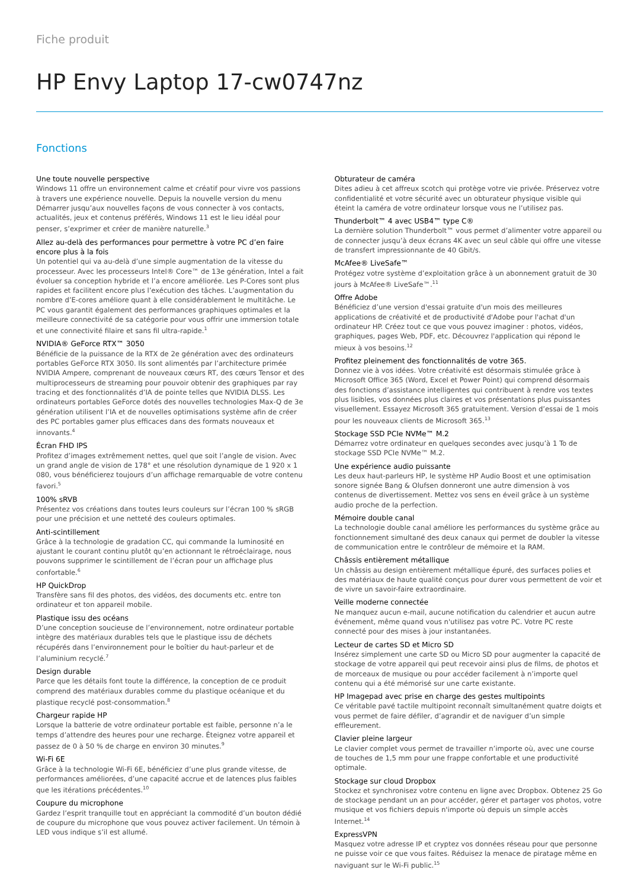Fiche produit
HP Envy Laptop 17-cw0747nz
Fonctions
Une toute nouvelle perspective
Windows 11 offre un environnement calme et créatif pour vivre vos passions à travers une expérience nouvelle. Depuis la nouvelle version du menu Démarrer jusqu’aux nouvelles façons de vous connecter à vos contacts, actualités, jeux et contenus préférés, Windows 11 est le lieu idéal pour penser, s’exprimer et créer de manière naturelle.<sup>3</sup>
Allez au-delà des performances pour permettre à votre PC d’en faire encore plus à la fois
Un potentiel qui va au-delà d’une simple augmentation de la vitesse du processeur. Avec les processeurs Intel® Core™ de 13e génération, Intel a fait évoluer sa conception hybride et l’a encore améliorée. Les P-Cores sont plus rapides et facilitent encore plus l’exécution des tâches. L’augmentation du nombre d’E-cores améliore quant à elle considérablement le multitâche. Le PC vous garantit également des performances graphiques optimales et la meilleure connectivité de sa catégorie pour vous offrir une immersion totale et une connectivité filaire et sans fil ultra-rapide.<sup>1</sup>
NVIDIA® GeForce RTX™ 3050
Bénéficie de la puissance de la RTX de 2e génération avec des ordinateurs portables GeForce RTX 3050. Ils sont alimentés par l’architecture primée NVIDIA Ampere, comprenant de nouveaux cœurs RT, des cœurs Tensor et des multiprocesseurs de streaming pour pouvoir obtenir des graphiques par ray tracing et des fonctionnalités d’IA de pointe telles que NVIDIA DLSS. Les ordinateurs portables GeForce dotés des nouvelles technologies Max-Q de 3e génération utilisent l’IA et de nouvelles optimisations système afin de créer des PC portables gamer plus efficaces dans des formats nouveaux et innovants.<sup>4</sup>
Écran FHD IPS
Profitez d’images extrêmement nettes, quel que soit l’angle de vision. Avec un grand angle de vision de 178° et une résolution dynamique de 1 920 x 1 080, vous bénéficierez toujours d’un affichage remarquable de votre contenu favori.<sup>5</sup>
100% sRVB
Présentez vos créations dans toutes leurs couleurs sur l’écran 100 % sRGB pour une précision et une netteté des couleurs optimales.
Anti-scintillement
Grâce à la technologie de gradation CC, qui commande la luminosité en ajustant le courant continu plutôt qu’en actionnant le rétroéclairage, nous pouvons supprimer le scintillement de l’écran pour un affichage plus confortable.<sup>6</sup>
HP QuickDrop
Transfère sans fil des photos, des vidéos, des documents etc. entre ton ordinateur et ton appareil mobile.
Plastique issu des océans
D’une conception soucieuse de l’environnement, notre ordinateur portable intègre des matériaux durables tels que le plastique issu de déchets récupérés dans l’environnement pour le boîtier du haut-parleur et de l’aluminium recyclé.<sup>7</sup>
Design durable
Parce que les détails font toute la différence, la conception de ce produit comprend des matériaux durables comme du plastique océanique et du plastique recyclé post-consommation.<sup>8</sup>
Chargeur rapide HP
Lorsque la batterie de votre ordinateur portable est faible, personne n’a le temps d’attendre des heures pour une recharge. Éteignez votre appareil et passez de 0 à 50 % de charge en environ 30 minutes.<sup>9</sup>
Wi-Fi 6E
Grâce à la technologie Wi-Fi 6E, bénéficiez d’une plus grande vitesse, de performances améliorées, d’une capacité accrue et de latences plus faibles que les itérations précédentes.<sup>10</sup>
Coupure du microphone
Gardez l’esprit tranquille tout en appréciant la commodité d’un bouton dédié de coupure du microphone que vous pouvez activer facilement. Un témoin à LED vous indique s’il est allumé.
Obturateur de caméra
Dites adieu à cet affreux scotch qui protège votre vie privée. Préservez votre confidentialité et votre sécurité avec un obturateur physique visible qui éteint la caméra de votre ordinateur lorsque vous ne l’utilisez pas.
Thunderbolt™ 4 avec USB4™ type C®
La dernière solution Thunderbolt™ vous permet d’alimenter votre appareil ou de connecter jusqu’à deux écrans 4K avec un seul câble qui offre une vitesse de transfert impressionnante de 40 Gbit/s.
McAfee® LiveSafe™
Protégez votre système d’exploitation grâce à un abonnement gratuit de 30 jours à McAfee® LiveSafe™.<sup>11</sup>
Offre Adobe
Bénéficiez d’une version d'essai gratuite d'un mois des meilleures applications de créativité et de productivité d'Adobe pour l'achat d'un ordinateur HP. Créez tout ce que vous pouvez imaginer : photos, vidéos, graphiques, pages Web, PDF, etc. Découvrez l'application qui répond le mieux à vos besoins.<sup>12</sup>
Profitez pleinement des fonctionnalités de votre 365.
Donnez vie à vos idées. Votre créativité est désormais stimulée grâce à Microsoft Office 365 (Word, Excel et Power Point) qui comprend désormais des fonctions d’assistance intelligentes qui contribuent à rendre vos textes plus lisibles, vos données plus claires et vos présentations plus puissantes visuellement. Essayez Microsoft 365 gratuitement. Version d’essai de 1 mois pour les nouveaux clients de Microsoft 365.<sup>13</sup>
Stockage SSD PCIe NVMe™ M.2
Démarrez votre ordinateur en quelques secondes avec jusqu’à 1 To de stockage SSD PCIe NVMe™ M.2.
Une expérience audio puissante
Les deux haut-parleurs HP, le système HP Audio Boost et une optimisation sonore signée Bang & Olufsen donneront une autre dimension à vos contenus de divertissement. Mettez vos sens en éveil grâce à un système audio proche de la perfection.
Mémoire double canal
La technologie double canal améliore les performances du système grâce au fonctionnement simultané des deux canaux qui permet de doubler la vitesse de communication entre le contrôleur de mémoire et la RAM.
Châssis entièrement métallique
Un châssis au design entièrement métallique épuré, des surfaces polies et des matériaux de haute qualité conçus pour durer vous permettent de voir et de vivre un savoir-faire extraordinaire.
Veille moderne connectée
Ne manquez aucun e-mail, aucune notification du calendrier et aucun autre événement, même quand vous n'utilisez pas votre PC. Votre PC reste connecté pour des mises à jour instantanées.
Lecteur de cartes SD et Micro SD
Insérez simplement une carte SD ou Micro SD pour augmenter la capacité de stockage de votre appareil qui peut recevoir ainsi plus de films, de photos et de morceaux de musique ou pour accéder facilement à n’importe quel contenu qui a été mémorisé sur une carte existante.
HP Imagepad avec prise en charge des gestes multipoints
Ce véritable pavé tactile multipoint reconnaît simultanément quatre doigts et vous permet de faire défiler, d’agrandir et de naviguer d’un simple effleurement.
Clavier pleine largeur
Le clavier complet vous permet de travailler n’importe où, avec une course de touches de 1,5 mm pour une frappe confortable et une productivité optimale.
Stockage sur cloud Dropbox
Stockez et synchronisez votre contenu en ligne avec Dropbox. Obtenez 25 Go de stockage pendant un an pour accéder, gérer et partager vos photos, votre musique et vos fichiers depuis n'importe où depuis un simple accès Internet.<sup>14</sup>
ExpressVPN
Masquez votre adresse IP et cryptez vos données réseau pour que personne ne puisse voir ce que vous faites. Réduisez la menace de piratage même en naviguant sur le Wi-Fi public.<sup>15</sup>